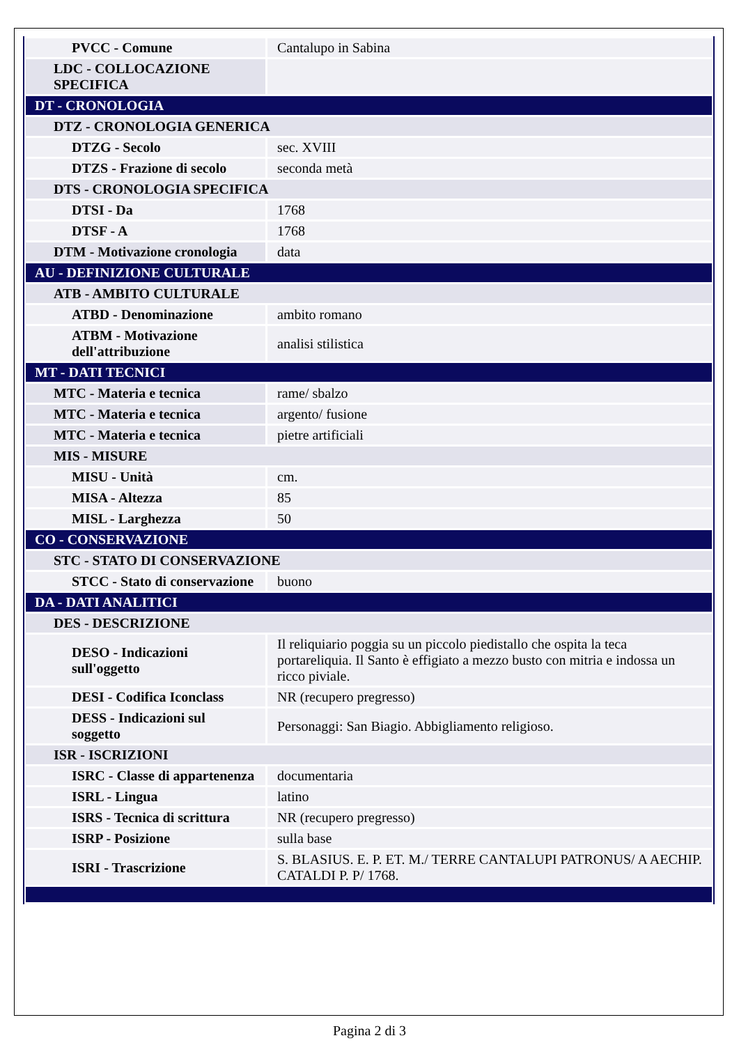| PVCC - Comune | Cantalupo in Sabina |
| LDC - COLLOCAZIONE SPECIFICA | |
| DT - CRONOLOGIA | |
| DTZ - CRONOLOGIA GENERICA | |
| DTZG - Secolo | sec. XVIII |
| DTZS - Frazione di secolo | seconda metà |
| DTS - CRONOLOGIA SPECIFICA | |
| DTSI - Da | 1768 |
| DTSF - A | 1768 |
| DTM - Motivazione cronologia | data |
| AU - DEFINIZIONE CULTURALE | |
| ATB - AMBITO CULTURALE | |
| ATBD - Denominazione | ambito romano |
| ATBM - Motivazione dell'attribuzione | analisi stilistica |
| MT - DATI TECNICI | |
| MTC - Materia e tecnica | rame/ sbalzo |
| MTC - Materia e tecnica | argento/ fusione |
| MTC - Materia e tecnica | pietre artificiali |
| MIS - MISURE | |
| MISU - Unità | cm. |
| MISA - Altezza | 85 |
| MISL - Larghezza | 50 |
| CO - CONSERVAZIONE | |
| STC - STATO DI CONSERVAZIONE | |
| STCC - Stato di conservazione | buono |
| DA - DATI ANALITICI | |
| DES - DESCRIZIONE | |
| DESO - Indicazioni sull'oggetto | Il reliquiario poggia su un piccolo piedistallo che ospita la teca portareliquia. Il Santo è effigiato a mezzo busto con mitria e indossa un ricco piviale. |
| DESI - Codifica Iconclass | NR (recupero pregresso) |
| DESS - Indicazioni sul soggetto | Personaggi: San Biagio. Abbigliamento religioso. |
| ISR - ISCRIZIONI | |
| ISRC - Classe di appartenenza | documentaria |
| ISRL - Lingua | latino |
| ISRS - Tecnica di scrittura | NR (recupero pregresso) |
| ISRP - Posizione | sulla base |
| ISRI - Trascrizione | S. BLASIUS. E. P. ET. M./ TERRE CANTALUPI PATRONUS/ A AECHIP. CATALDI P. P/ 1768. |
Pagina 2 di 3